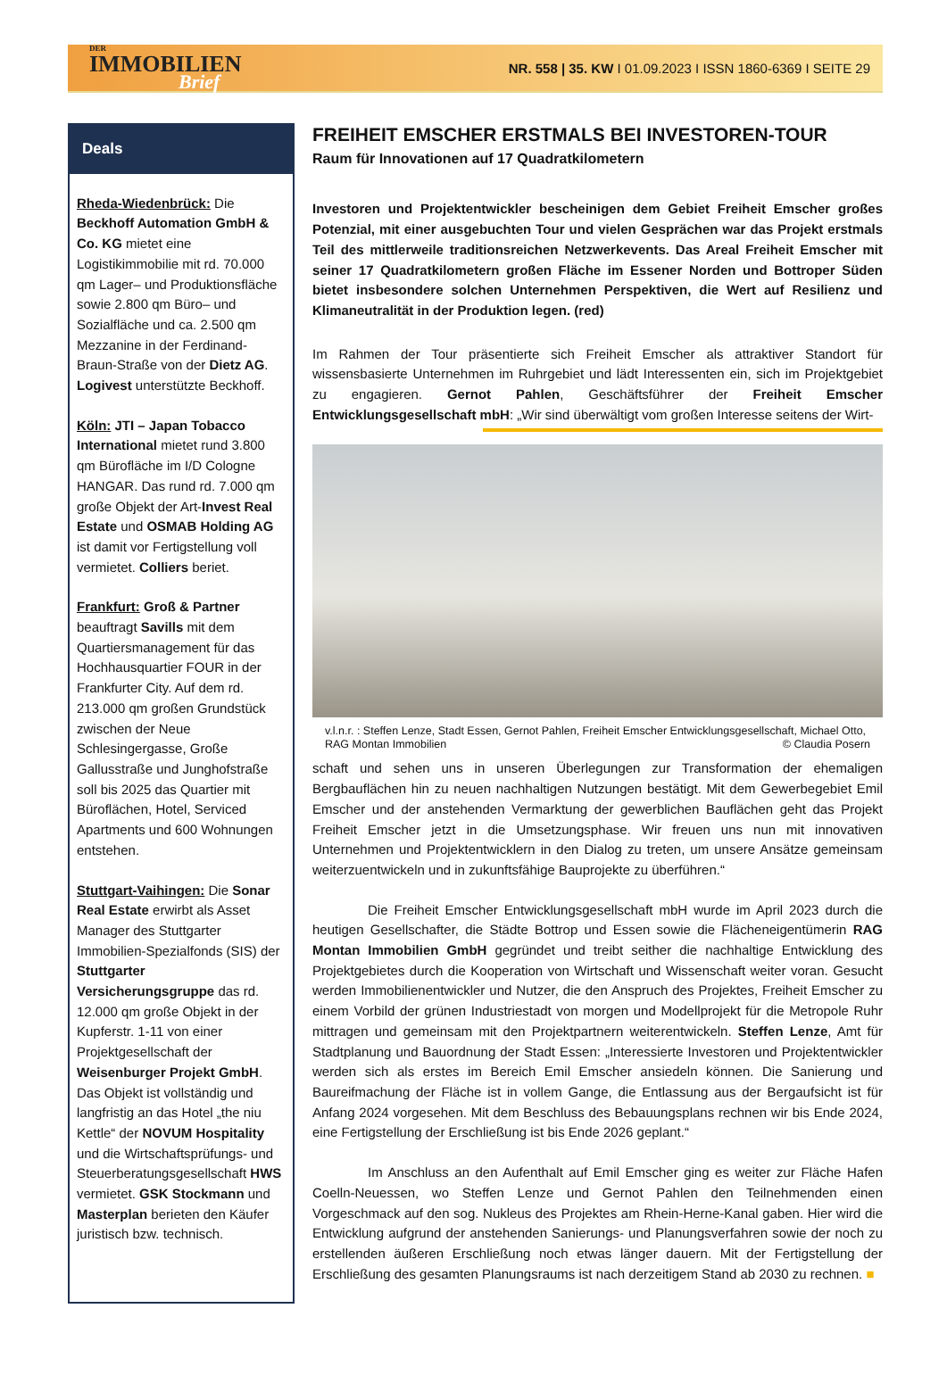DER
IMMOBILIEN
Brief
NR. 558 | 35. KW I 01.09.2023 I ISSN 1860-6369 I SEITE 29
Deals
Rheda-Wiedenbrück: Die Beckhoff Automation GmbH & Co. KG mietet eine Logistikimmobilie mit rd. 70.000 qm Lager– und Produktionsfläche sowie 2.800 qm Büro– und Sozialfläche und ca. 2.500 qm Mezzanine in der Ferdinand-Braun-Straße von der Dietz AG. Logivest unterstützte Beckhoff.
Köln: JTI – Japan Tobacco International mietet rund 3.800 qm Bürofläche im I/D Cologne HANGAR. Das rund rd. 7.000 qm große Objekt der Art-Invest Real Estate und OSMAB Holding AG ist damit vor Fertigstellung voll vermietet. Colliers beriet.
Frankfurt: Groß & Partner beauftragt Savills mit dem Quartiersmanagement für das Hochhausquartier FOUR in der Frankfurter City. Auf dem rd. 213.000 qm großen Grundstück zwischen der Neue Schlesingergasse, Große Gallusstraße und Junghofstraße soll bis 2025 das Quartier mit Büroflächen, Hotel, Serviced Apartments und 600 Wohnungen entstehen.
Stuttgart-Vaihingen: Die Sonar Real Estate erwirbt als Asset Manager des Stuttgarter Immobilien-Spezialfonds (SIS) der Stuttgarter Versicherungsgruppe das rd. 12.000 qm große Objekt in der Kupferstr. 1-11 von einer Projektgesellschaft der Weisenburger Projekt GmbH. Das Objekt ist vollständig und langfristig an das Hotel „the niu Kettle“ der NOVUM Hospitality und die Wirtschaftsprüfungs- und Steuerberatungsgesellschaft HWS vermietet. GSK Stockmann und Masterplan berieten den Käufer juristisch bzw. technisch.
FREIHEIT EMSCHER ERSTMALS BEI INVESTOREN-TOUR
Raum für Innovationen auf 17 Quadratkilometern
Investoren und Projektentwickler bescheinigen dem Gebiet Freiheit Emscher großes Potenzial, mit einer ausgebuchten Tour und vielen Gesprächen war das Projekt erstmals Teil des mittlerweile traditionsreichen Netzwerkevents. Das Areal Freiheit Emscher mit seiner 17 Quadratkilometern großen Fläche im Essener Norden und Bottroper Süden bietet insbesondere solchen Unternehmen Perspektiven, die Wert auf Resilienz und Klimaneutralität in der Produktion legen. (red)
Im Rahmen der Tour präsentierte sich Freiheit Emscher als attraktiver Standort für wissensbasierte Unternehmen im Ruhrgebiet und lädt Interessenten ein, sich im Projektgebiet zu engagieren. Gernot Pahlen, Geschäftsführer der Freiheit Emscher Entwicklungsgesellschaft mbH: „Wir sind überwältigt vom großen Interesse seitens der Wirt-
v.l.n.r. : Steffen Lenze, Stadt Essen, Gernot Pahlen, Freiheit Emscher Entwicklungsgesellschaft, Michael Otto, RAG Montan Immobilien © Claudia Posern
schaft und sehen uns in unseren Überlegungen zur Transformation der ehemaligen Bergbauflächen hin zu neuen nachhaltigen Nutzungen bestätigt. Mit dem Gewerbegebiet Emil Emscher und der anstehenden Vermarktung der gewerblichen Bauflächen geht das Projekt Freiheit Emscher jetzt in die Umsetzungsphase. Wir freuen uns nun mit innovativen Unternehmen und Projektentwicklern in den Dialog zu treten, um unsere Ansätze gemeinsam weiterzuentwickeln und in zukunftsfähige Bauprojekte zu überführen.“
Die Freiheit Emscher Entwicklungsgesellschaft mbH wurde im April 2023 durch die heutigen Gesellschafter, die Städte Bottrop und Essen sowie die Flächeneigentümerin RAG Montan Immobilien GmbH gegründet und treibt seither die nachhaltige Entwicklung des Projektgebietes durch die Kooperation von Wirtschaft und Wissenschaft weiter voran. Gesucht werden Immobilienentwickler und Nutzer, die den Anspruch des Projektes, Freiheit Emscher zu einem Vorbild der grünen Industriestadt von morgen und Modellprojekt für die Metropole Ruhr mittragen und gemeinsam mit den Projektpartnern weiterentwickeln. Steffen Lenze, Amt für Stadtplanung und Bauordnung der Stadt Essen: „Interessierte Investoren und Projektentwickler werden sich als erstes im Bereich Emil Emscher ansiedeln können. Die Sanierung und Baureifmachung der Fläche ist in vollem Gange, die Entlassung aus der Bergaufsicht ist für Anfang 2024 vorgesehen. Mit dem Beschluss des Bebauungsplans rechnen wir bis Ende 2024, eine Fertigstellung der Erschließung ist bis Ende 2026 geplant.“
Im Anschluss an den Aufenthalt auf Emil Emscher ging es weiter zur Fläche Hafen Coelln-Neuessen, wo Steffen Lenze und Gernot Pahlen den Teilnehmenden einen Vorgeschmack auf den sog. Nukleus des Projektes am Rhein-Herne-Kanal gaben. Hier wird die Entwicklung aufgrund der anstehenden Sanierungs- und Planungsverfahren sowie der noch zu erstellenden äußeren Erschließung noch etwas länger dauern. Mit der Fertigstellung der Erschließung des gesamten Planungsraums ist nach derzeitigem Stand ab 2030 zu rechnen. ■